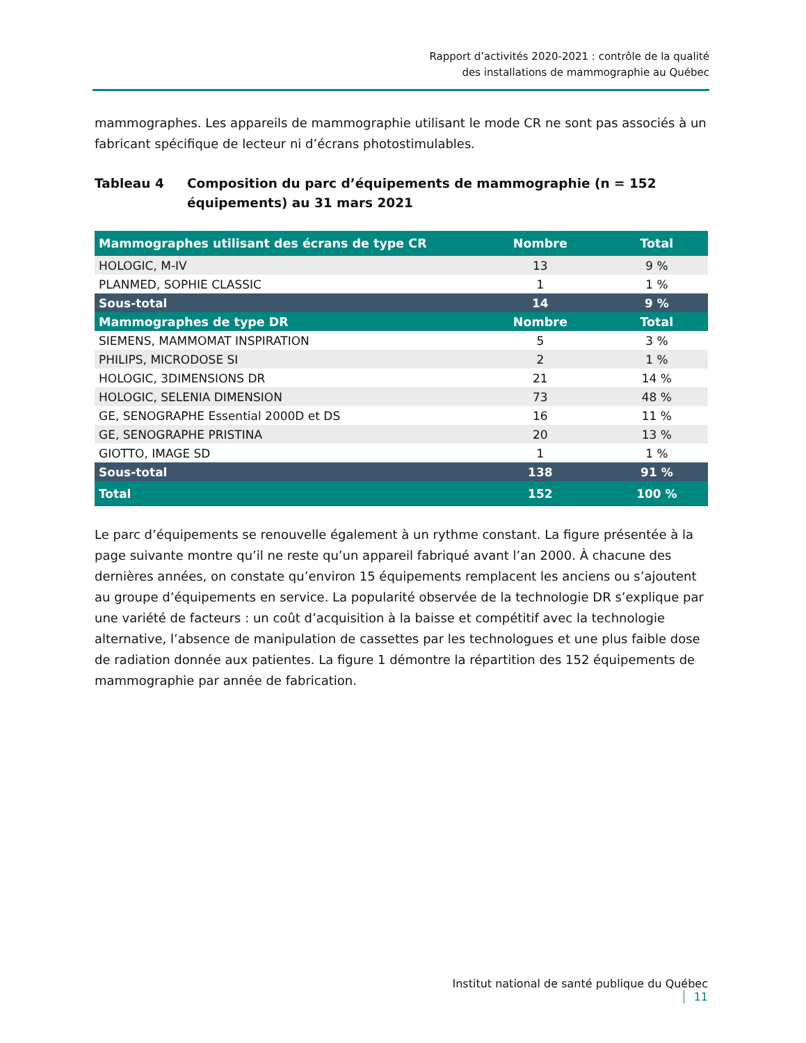Rapport d’activités 2020-2021 : contrôle de la qualité
des installations de mammographie au Québec
mammographes. Les appareils de mammographie utilisant le mode CR ne sont pas associés à un fabricant spécifique de lecteur ni d’écrans photostimulables.
Tableau 4 Composition du parc d’équipements de mammographie (n = 152 équipements) au 31 mars 2021
| Mammographes utilisant des écrans de type CR | Nombre | Total |
| --- | --- | --- |
| HOLOGIC, M-IV | 13 | 9 % |
| PLANMED, SOPHIE CLASSIC | 1 | 1 % |
| Sous-total | 14 | 9 % |
| Mammographes de type DR | Nombre | Total |
| SIEMENS, MAMMOMAT INSPIRATION | 5 | 3 % |
| PHILIPS, MICRODOSE SI | 2 | 1 % |
| HOLOGIC, 3DIMENSIONS DR | 21 | 14 % |
| HOLOGIC, SELENIA DIMENSION | 73 | 48 % |
| GE, SENOGRAPHE Essential 2000D et DS | 16 | 11 % |
| GE, SENOGRAPHE PRISTINA | 20 | 13 % |
| GIOTTO, IMAGE SD | 1 | 1 % |
| Sous-total | 138 | 91 % |
| Total | 152 | 100 % |
Le parc d’équipements se renouvelle également à un rythme constant. La figure présentée à la page suivante montre qu’il ne reste qu’un appareil fabriqué avant l’an 2000. À chacune des dernières années, on constate qu’environ 15 équipements remplacent les anciens ou s’ajoutent au groupe d’équipements en service. La popularité observée de la technologie DR s’explique par une variété de facteurs : un coût d’acquisition à la baisse et compétitif avec la technologie alternative, l’absence de manipulation de cassettes par les technologues et une plus faible dose de radiation donnée aux patientes. La figure 1 démontre la répartition des 152 équipements de mammographie par année de fabrication.
Institut national de santé publique du Québec 11